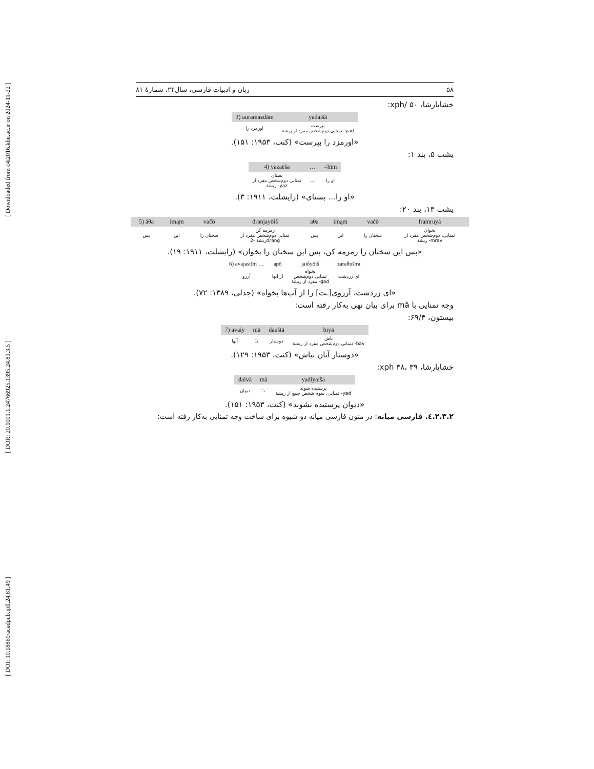[ DOI: 10.18869/acadpub.jpll.24.81.49 ] [ DOR: 20.1001.1.24766925.1395.24.81.3.5 ] [ Downloaded from c4i2016.khu.ac.ir on 2024-11-22 ]
۵۸ زبان و ادبیات فارسی، سال۲۴، شمارۀ ۸۱
خشایارشا، xph/ ۵۰:
| 3) auramazdām | yadaišā |
| اورمزد را | بپرست تمنایی دوم‌شخص مفرد از ریشۀ -yad |
«اورمزد را بپرست» (کنت، ۱۹۵۳: ۱۵۱).
یشت ۵، بند ۱:
| 4) yazaēša | … | =hīm |
| بستای تمنایی دوم‌شخص مفرد از ریشۀ -yaz | … | او را |
«او را… بستای» (رایشلت، ۱۹۱۱: ۳).
یشت ۱۳، بند ۲۰:
| 5) āθa | imąm | vačō | drənjayōiš | aθa | imąm | vačō | framruyå |
| پس | این | سخنان را | زمزمه کن تمنایی دوم‌شخص مفرد از ریشۀ -2drang | پس | این | سخنان را | بخوان تمنایی، دوم‌شخص مفرد از ریشۀ -mrav |
«پس این سخنان را زمزمه کن، پس این سخنان را بخوان» (رایشلت، ۱۹۱۱: ۱۹).
| 6) avajastīm … | apō | jaiδyōiš | zaraθuštra |
| آرزو | از آبها | بخواه تمنایی دوم‌شخص مفرد از ریشۀ -gad | ای زردشت |
«ای زردشت، آرزوی[ـت] را از آب‌ها بخواه» (جدلی، ۱۳۸۹: ۷۲).
وجه تمنایی با mā برای بیان نهی به‌کار رفته است:
بیستون، ۶۹/۴:
| 7) avaiy | mā | dauštā | biyā |
| آنها | نـَ | دوستار | باش تمنایی دوم‌شخص مفرد از ریشۀ -bav |
«دوستار آنان نباش» (کنت، ۱۹۵۳: ۱۲۹).
خشایارشا، xph ۳۸، ۳۹:
| daivā | mā | yadiyaiša |
| دیوان | نـَ | پرستیده شوند تمنایی، سوم شخص جمع از ریشۀ -yad |
«دیوان پرستیده نشوند» (کنت، ۱۹۵۳: ۱۵۱).
۲.۳.۲.٤. فارسی میانه: در متون فارسی میانه دو شیوه برای ساخت وجه تمنایی به‌کار رفته است: